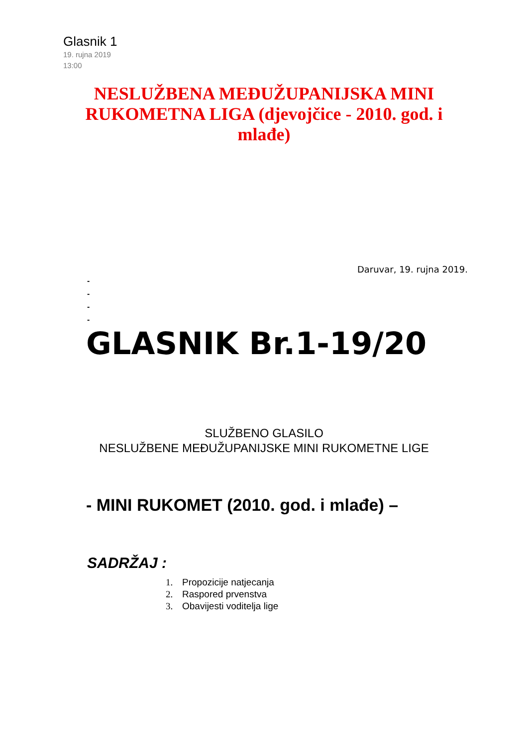Glasnik 1
19. rujna 2019
13:00
NESLUŽBENA MEĐUŽUPANIJSKA MINI RUKOMETNA LIGA (djevojčice - 2010. god. i mlađe)
Daruvar, 19. rujna 2019.
-
-
-
-
GLASNIK Br.1-19/20
SLUŽBENO GLASILO
NESLUŽBENE MEĐUŽUPANIJSKE MINI RUKOMETNE LIGE
- MINI RUKOMET (2010. god. i mlađe) –
SADRŽAJ :
1. Propozicije natjecanja
2. Raspored prvenstva
3. Obavijesti voditelja lige